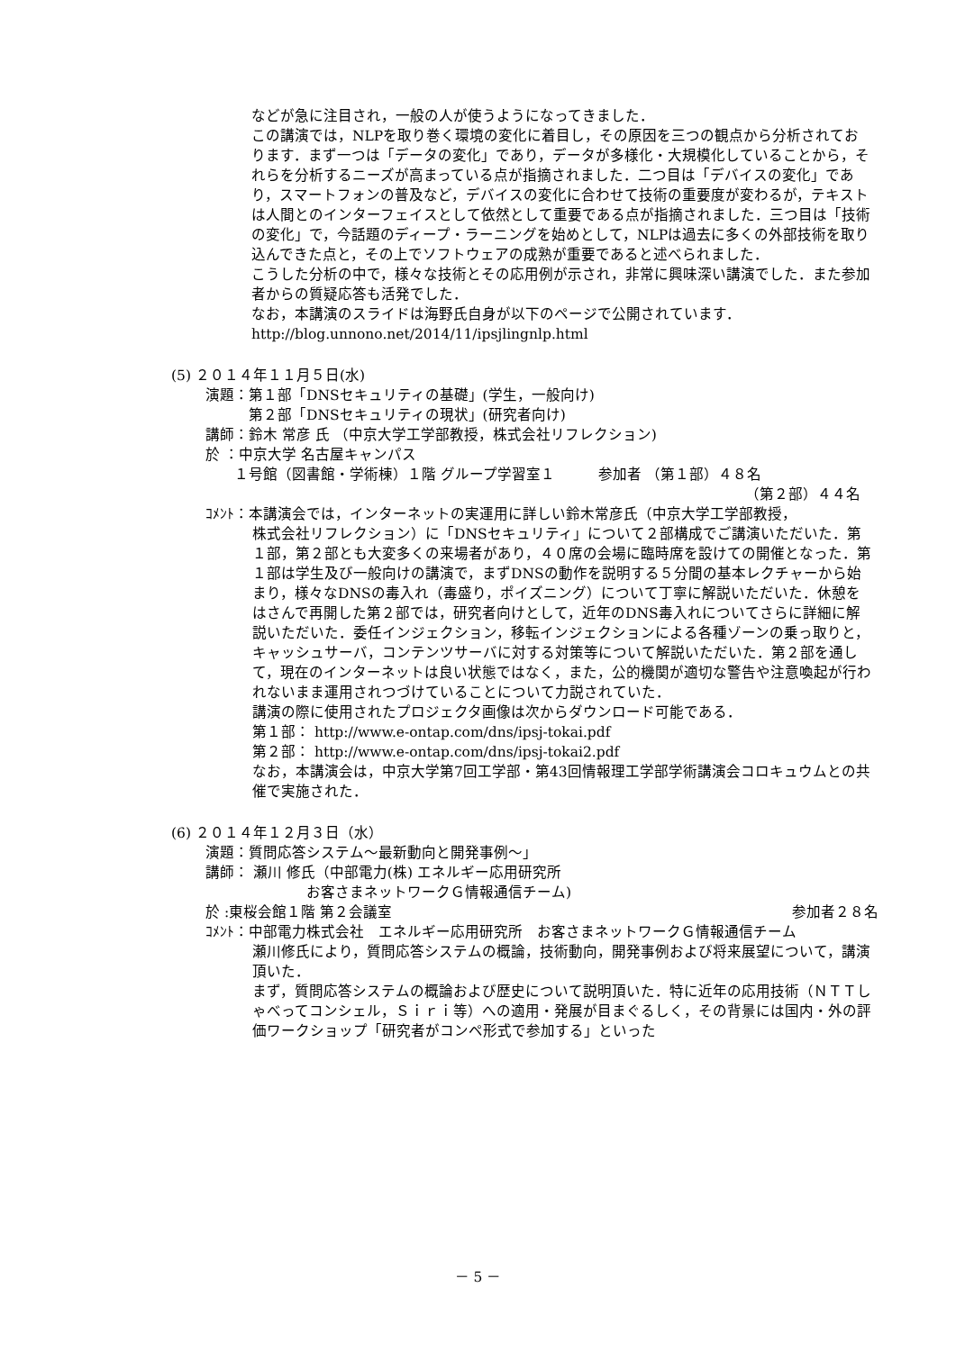などが急に注目され，一般の人が使うようになってきました．
この講演では，NLPを取り巻く環境の変化に着目し，その原因を三つの観点から分析されております．まず一つは「データの変化」であり，データが多様化・大規模化していることから，それらを分析するニーズが高まっている点が指摘されました．二つ目は「デバイスの変化」であり，スマートフォンの普及など，デバイスの変化に合わせて技術の重要度が変わるが，テキストは人間とのインターフェイスとして依然として重要である点が指摘されました．三つ目は「技術の変化」で，今話題のディープ・ラーニングを始めとして，NLPは過去に多くの外部技術を取り込んできた点と，その上でソフトウェアの成熟が重要であると述べられました．
こうした分析の中で，様々な技術とその応用例が示され，非常に興味深い講演でした．また参加者からの質疑応答も活発でした．
なお，本講演のスライドは海野氏自身が以下のページで公開されています．
http://blog.unnono.net/2014/11/ipsjlingnlp.html
(5) ２０１４年１１月５日(水)
演題：第１部「DNSセキュリティの基礎」(学生，一般向け)
　　　第２部「DNSセキュリティの現状」(研究者向け)
講師：鈴木 常彦 氏 （中京大学工学部教授，株式会社リフレクション)
於 ：中京大学 名古屋キャンパス
　　１号館（図書館・学術棟）１階 グループ学習室１　　　参加者 （第１部）４８名
（第２部）４４名
ｺﾒﾝﾄ：本講演会では，インターネットの実運用に詳しい鈴木常彦氏（中京大学工学部教授，
株式会社リフレクション）に「DNSセキュリティ」について２部構成でご講演いただいた．第１部，第２部とも大変多くの来場者があり，４０席の会場に臨時席を設けての開催となった．第１部は学生及び一般向けの講演で，まずDNSの動作を説明する５分間の基本レクチャーから始まり，様々なDNSの毒入れ（毒盛り，ポイズニング）について丁寧に解説いただいた．休憩をはさんで再開した第２部では，研究者向けとして，近年のDNS毒入れについてさらに詳細に解説いただいた．委任インジェクション，移転インジェクションによる各種ゾーンの乗っ取りと，キャッシュサーバ，コンテンツサーバに対する対策等について解説いただいた．第２部を通して，現在のインターネットは良い状態ではなく，また，公的機関が適切な警告や注意喚起が行われないまま運用されつづけていることについて力説されていた．
講演の際に使用されたプロジェクタ画像は次からダウンロード可能である．
第１部： http://www.e-ontap.com/dns/ipsj-tokai.pdf
第２部： http://www.e-ontap.com/dns/ipsj-tokai2.pdf
なお，本講演会は，中京大学第7回工学部・第43回情報理工学部学術講演会コロキュウムとの共催で実施された．
(6) ２０１４年１２月３日（水）
演題：質問応答システム～最新動向と開発事例～」
講師： 瀬川 修氏（中部電力(株) エネルギー応用研究所
　　　　　　　お客さまネットワークＧ情報通信チーム)
於 :東桜会館１階 第２会議室 参加者２８名
ｺﾒﾝﾄ：中部電力株式会社　エネルギー応用研究所　お客さまネットワークＧ情報通信チーム
瀬川修氏により，質問応答システムの概論，技術動向，開発事例および将来展望について，講演頂いた．
まず，質問応答システムの概論および歴史について説明頂いた．特に近年の応用技術（ＮＴＴしゃべってコンシェル，Ｓｉｒｉ等）への適用・発展が目まぐるしく，その背景には国内・外の評価ワークショップ「研究者がコンペ形式で参加する」といった
－ 5 －